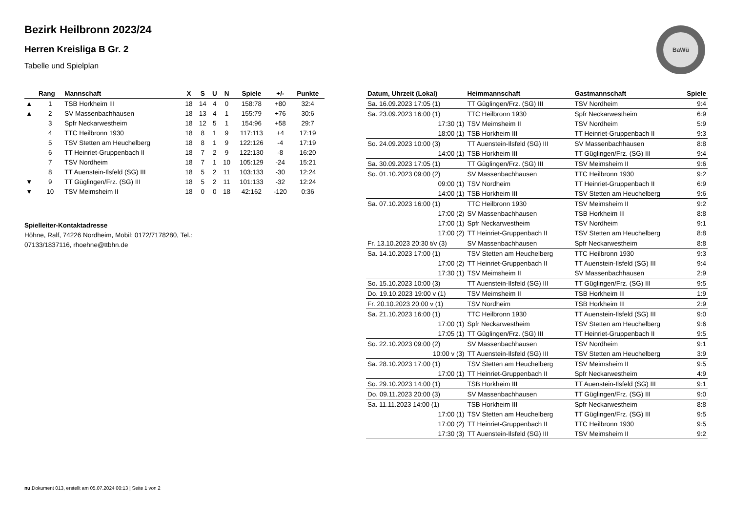BaWü
Bezirk Heilbronn 2023/24
Herren Kreisliga B Gr. 2
Tabelle und Spielplan
| | Rang | Mannschaft | X | S | U | N | Spiele | +/- | Punkte |
| --- | --- | --- | --- | --- | --- | --- | --- | --- | --- |
| ▲ | 1 | TSB Horkheim III | 18 | 14 | 4 | 0 | 158:78 | +80 | 32:4 |
| ▲ | 2 | SV Massenbachhausen | 18 | 13 | 4 | 1 | 155:79 | +76 | 30:6 |
| | 3 | Spfr Neckarwestheim | 18 | 12 | 5 | 1 | 154:96 | +58 | 29:7 |
| | 4 | TTC Heilbronn 1930 | 18 | 8 | 1 | 9 | 117:113 | +4 | 17:19 |
| | 5 | TSV Stetten am Heuchelberg | 18 | 8 | 1 | 9 | 122:126 | -4 | 17:19 |
| | 6 | TT Heinriet-Gruppenbach II | 18 | 7 | 2 | 9 | 122:130 | -8 | 16:20 |
| | 7 | TSV Nordheim | 18 | 7 | 1 | 10 | 105:129 | -24 | 15:21 |
| | 8 | TT Auenstein-Ilsfeld (SG) III | 18 | 5 | 2 | 11 | 103:133 | -30 | 12:24 |
| ▼ | 9 | TT Güglingen/Frz. (SG) III | 18 | 5 | 2 | 11 | 101:133 | -32 | 12:24 |
| ▼ | 10 | TSV Meimsheim II | 18 | 0 | 0 | 18 | 42:162 | -120 | 0:36 |
Spielleiter-Kontaktadresse
Höhne, Ralf, 74226 Nordheim, Mobil: 0172/7178280, Tel.: 07133/1837116, rhoehne@ttbhn.de
| Datum, Uhrzeit (Lokal) | Heimmannschaft | Gastmannschaft | Spiele |
| --- | --- | --- | --- |
| Sa. 16.09.2023 17:05 (1) | TT Güglingen/Frz. (SG) III | TSV Nordheim | 9:4 |
| Sa. 23.09.2023 16:00 (1) | TTC Heilbronn 1930 | Spfr Neckarwestheim | 6:9 |
| 17:30 (1) | TSV Meimsheim II | TSV Nordheim | 5:9 |
| 18:00 (1) | TSB Horkheim III | TT Heinriet-Gruppenbach II | 9:3 |
| So. 24.09.2023 10:00 (3) | TT Auenstein-Ilsfeld (SG) III | SV Massenbachhausen | 8:8 |
| 14:00 (1) | TSB Horkheim III | TT Güglingen/Frz. (SG) III | 9:4 |
| Sa. 30.09.2023 17:05 (1) | TT Güglingen/Frz. (SG) III | TSV Meimsheim II | 9:6 |
| So. 01.10.2023 09:00 (2) | SV Massenbachhausen | TTC Heilbronn 1930 | 9:2 |
| 09:00 (1) | TSV Nordheim | TT Heinriet-Gruppenbach II | 6:9 |
| 14:00 (1) | TSB Horkheim III | TSV Stetten am Heuchelberg | 9:6 |
| Sa. 07.10.2023 16:00 (1) | TTC Heilbronn 1930 | TSV Meimsheim II | 9:2 |
| 17:00 (2) | SV Massenbachhausen | TSB Horkheim III | 8:8 |
| 17:00 (1) | Spfr Neckarwestheim | TSV Nordheim | 9:1 |
| 17:00 (2) | TT Heinriet-Gruppenbach II | TSV Stetten am Heuchelberg | 8:8 |
| Fr. 13.10.2023 20:30 t/v (3) | SV Massenbachhausen | Spfr Neckarwestheim | 8:8 |
| Sa. 14.10.2023 17:00 (1) | TSV Stetten am Heuchelberg | TTC Heilbronn 1930 | 9:3 |
| 17:00 (2) | TT Heinriet-Gruppenbach II | TT Auenstein-Ilsfeld (SG) III | 9:4 |
| 17:30 (1) | TSV Meimsheim II | SV Massenbachhausen | 2:9 |
| So. 15.10.2023 10:00 (3) | TT Auenstein-Ilsfeld (SG) III | TT Güglingen/Frz. (SG) III | 9:5 |
| Do. 19.10.2023 19:00 v (1) | TSV Meimsheim II | TSB Horkheim III | 1:9 |
| Fr. 20.10.2023 20:00 v (1) | TSV Nordheim | TSB Horkheim III | 2:9 |
| Sa. 21.10.2023 16:00 (1) | TTC Heilbronn 1930 | TT Auenstein-Ilsfeld (SG) III | 9:0 |
| 17:00 (1) | Spfr Neckarwestheim | TSV Stetten am Heuchelberg | 9:6 |
| 17:05 (1) | TT Güglingen/Frz. (SG) III | TT Heinriet-Gruppenbach II | 9:5 |
| So. 22.10.2023 09:00 (2) | SV Massenbachhausen | TSV Nordheim | 9:1 |
| 10:00 v (3) | TT Auenstein-Ilsfeld (SG) III | TSV Stetten am Heuchelberg | 3:9 |
| Sa. 28.10.2023 17:00 (1) | TSV Stetten am Heuchelberg | TSV Meimsheim II | 9:5 |
| 17:00 (1) | TT Heinriet-Gruppenbach II | Spfr Neckarwestheim | 4:9 |
| So. 29.10.2023 14:00 (1) | TSB Horkheim III | TT Auenstein-Ilsfeld (SG) III | 9:1 |
| Do. 09.11.2023 20:00 (3) | SV Massenbachhausen | TT Güglingen/Frz. (SG) III | 9:0 |
| Sa. 11.11.2023 14:00 (1) | TSB Horkheim III | Spfr Neckarwestheim | 8:8 |
| 17:00 (1) | TSV Stetten am Heuchelberg | TT Güglingen/Frz. (SG) III | 9:5 |
| 17:00 (2) | TT Heinriet-Gruppenbach II | TTC Heilbronn 1930 | 9:5 |
| 17:30 (3) | TT Auenstein-Ilsfeld (SG) III | TSV Meimsheim II | 9:2 |
nu.Dokument 013, erstellt am 05.07.2024 00:13 | Seite 1 von 2